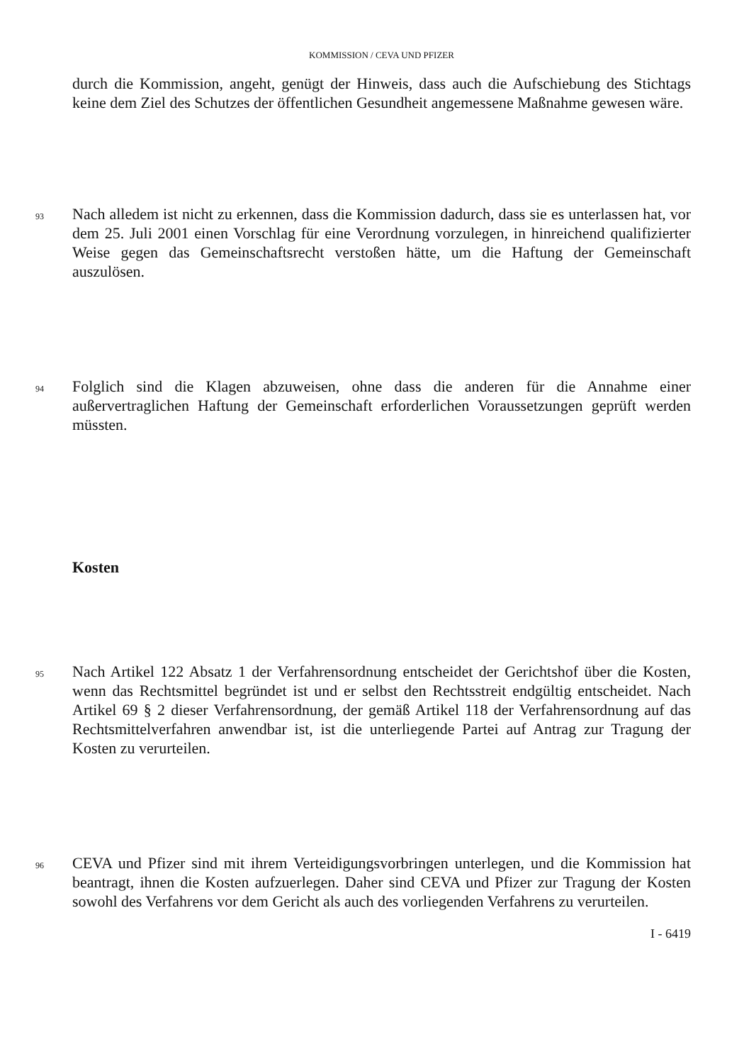KOMMISSION / CEVA UND PFIZER
durch die Kommission, angeht, genügt der Hinweis, dass auch die Aufschiebung des Stichtags keine dem Ziel des Schutzes der öffentlichen Gesundheit angemessene Maßnahme gewesen wäre.
93
Nach alledem ist nicht zu erkennen, dass die Kommission dadurch, dass sie es unterlassen hat, vor dem 25. Juli 2001 einen Vorschlag für eine Verordnung vorzulegen, in hinreichend qualifizierter Weise gegen das Gemeinschaftsrecht verstoßen hätte, um die Haftung der Gemeinschaft auszulösen.
94
Folglich sind die Klagen abzuweisen, ohne dass die anderen für die Annahme einer außervertraglichen Haftung der Gemeinschaft erforderlichen Voraussetzungen geprüft werden müssten.
Kosten
95
Nach Artikel 122 Absatz 1 der Verfahrensordnung entscheidet der Gerichtshof über die Kosten, wenn das Rechtsmittel begründet ist und er selbst den Rechtsstreit endgültig entscheidet. Nach Artikel 69 § 2 dieser Verfahrensordnung, der gemäß Artikel 118 der Verfahrensordnung auf das Rechtsmittelverfahren anwendbar ist, ist die unterliegende Partei auf Antrag zur Tragung der Kosten zu verurteilen.
96
CEVA und Pfizer sind mit ihrem Verteidigungsvorbringen unterlegen, und die Kommission hat beantragt, ihnen die Kosten aufzuerlegen. Daher sind CEVA und Pfizer zur Tragung der Kosten sowohl des Verfahrens vor dem Gericht als auch des vorliegenden Verfahrens zu verurteilen.
I - 6419